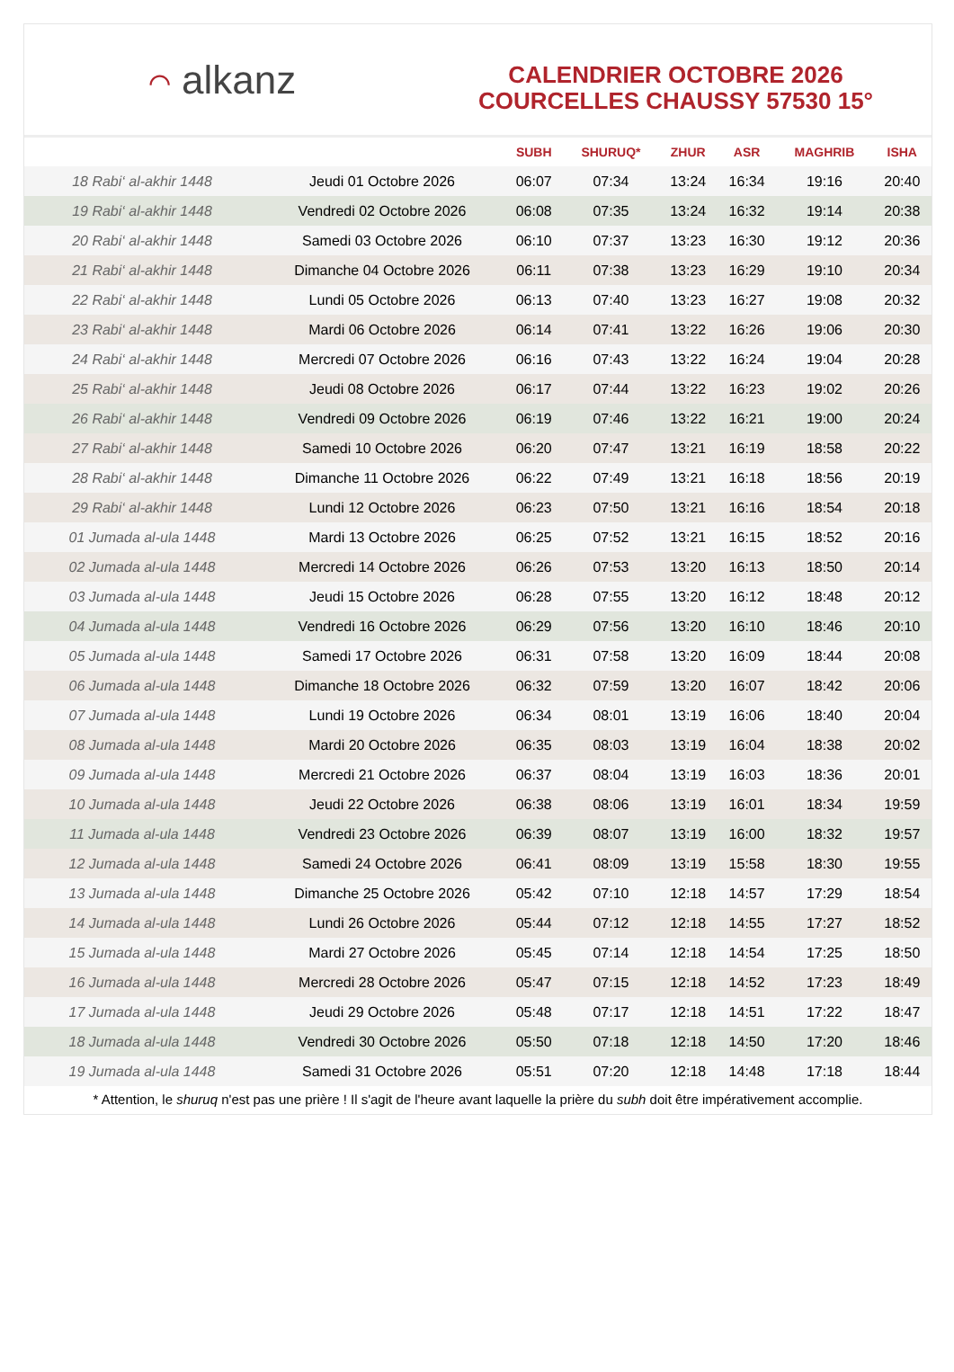⌒ alkanz
CALENDRIER OCTOBRE 2026
COURCELLES CHAUSSY 57530 15°
| | | SUBH | SHURUQ* | ZHUR | ASR | MAGHRIB | ISHA |
| --- | --- | --- | --- | --- | --- | --- | --- |
| 18 Rabi‘ al-akhir 1448 | Jeudi 01 Octobre 2026 | 06:07 | 07:34 | 13:24 | 16:34 | 19:16 | 20:40 |
| 19 Rabi‘ al-akhir 1448 | Vendredi 02 Octobre 2026 | 06:08 | 07:35 | 13:24 | 16:32 | 19:14 | 20:38 |
| 20 Rabi‘ al-akhir 1448 | Samedi 03 Octobre 2026 | 06:10 | 07:37 | 13:23 | 16:30 | 19:12 | 20:36 |
| 21 Rabi‘ al-akhir 1448 | Dimanche 04 Octobre 2026 | 06:11 | 07:38 | 13:23 | 16:29 | 19:10 | 20:34 |
| 22 Rabi‘ al-akhir 1448 | Lundi 05 Octobre 2026 | 06:13 | 07:40 | 13:23 | 16:27 | 19:08 | 20:32 |
| 23 Rabi‘ al-akhir 1448 | Mardi 06 Octobre 2026 | 06:14 | 07:41 | 13:22 | 16:26 | 19:06 | 20:30 |
| 24 Rabi‘ al-akhir 1448 | Mercredi 07 Octobre 2026 | 06:16 | 07:43 | 13:22 | 16:24 | 19:04 | 20:28 |
| 25 Rabi‘ al-akhir 1448 | Jeudi 08 Octobre 2026 | 06:17 | 07:44 | 13:22 | 16:23 | 19:02 | 20:26 |
| 26 Rabi‘ al-akhir 1448 | Vendredi 09 Octobre 2026 | 06:19 | 07:46 | 13:22 | 16:21 | 19:00 | 20:24 |
| 27 Rabi‘ al-akhir 1448 | Samedi 10 Octobre 2026 | 06:20 | 07:47 | 13:21 | 16:19 | 18:58 | 20:22 |
| 28 Rabi‘ al-akhir 1448 | Dimanche 11 Octobre 2026 | 06:22 | 07:49 | 13:21 | 16:18 | 18:56 | 20:19 |
| 29 Rabi‘ al-akhir 1448 | Lundi 12 Octobre 2026 | 06:23 | 07:50 | 13:21 | 16:16 | 18:54 | 20:18 |
| 01 Jumada al-ula 1448 | Mardi 13 Octobre 2026 | 06:25 | 07:52 | 13:21 | 16:15 | 18:52 | 20:16 |
| 02 Jumada al-ula 1448 | Mercredi 14 Octobre 2026 | 06:26 | 07:53 | 13:20 | 16:13 | 18:50 | 20:14 |
| 03 Jumada al-ula 1448 | Jeudi 15 Octobre 2026 | 06:28 | 07:55 | 13:20 | 16:12 | 18:48 | 20:12 |
| 04 Jumada al-ula 1448 | Vendredi 16 Octobre 2026 | 06:29 | 07:56 | 13:20 | 16:10 | 18:46 | 20:10 |
| 05 Jumada al-ula 1448 | Samedi 17 Octobre 2026 | 06:31 | 07:58 | 13:20 | 16:09 | 18:44 | 20:08 |
| 06 Jumada al-ula 1448 | Dimanche 18 Octobre 2026 | 06:32 | 07:59 | 13:20 | 16:07 | 18:42 | 20:06 |
| 07 Jumada al-ula 1448 | Lundi 19 Octobre 2026 | 06:34 | 08:01 | 13:19 | 16:06 | 18:40 | 20:04 |
| 08 Jumada al-ula 1448 | Mardi 20 Octobre 2026 | 06:35 | 08:03 | 13:19 | 16:04 | 18:38 | 20:02 |
| 09 Jumada al-ula 1448 | Mercredi 21 Octobre 2026 | 06:37 | 08:04 | 13:19 | 16:03 | 18:36 | 20:01 |
| 10 Jumada al-ula 1448 | Jeudi 22 Octobre 2026 | 06:38 | 08:06 | 13:19 | 16:01 | 18:34 | 19:59 |
| 11 Jumada al-ula 1448 | Vendredi 23 Octobre 2026 | 06:39 | 08:07 | 13:19 | 16:00 | 18:32 | 19:57 |
| 12 Jumada al-ula 1448 | Samedi 24 Octobre 2026 | 06:41 | 08:09 | 13:19 | 15:58 | 18:30 | 19:55 |
| 13 Jumada al-ula 1448 | Dimanche 25 Octobre 2026 | 05:42 | 07:10 | 12:18 | 14:57 | 17:29 | 18:54 |
| 14 Jumada al-ula 1448 | Lundi 26 Octobre 2026 | 05:44 | 07:12 | 12:18 | 14:55 | 17:27 | 18:52 |
| 15 Jumada al-ula 1448 | Mardi 27 Octobre 2026 | 05:45 | 07:14 | 12:18 | 14:54 | 17:25 | 18:50 |
| 16 Jumada al-ula 1448 | Mercredi 28 Octobre 2026 | 05:47 | 07:15 | 12:18 | 14:52 | 17:23 | 18:49 |
| 17 Jumada al-ula 1448 | Jeudi 29 Octobre 2026 | 05:48 | 07:17 | 12:18 | 14:51 | 17:22 | 18:47 |
| 18 Jumada al-ula 1448 | Vendredi 30 Octobre 2026 | 05:50 | 07:18 | 12:18 | 14:50 | 17:20 | 18:46 |
| 19 Jumada al-ula 1448 | Samedi 31 Octobre 2026 | 05:51 | 07:20 | 12:18 | 14:48 | 17:18 | 18:44 |
* Attention, le shuruq n'est pas une prière ! Il s'agit de l'heure avant laquelle la prière du subh doit être impérativement accomplie.